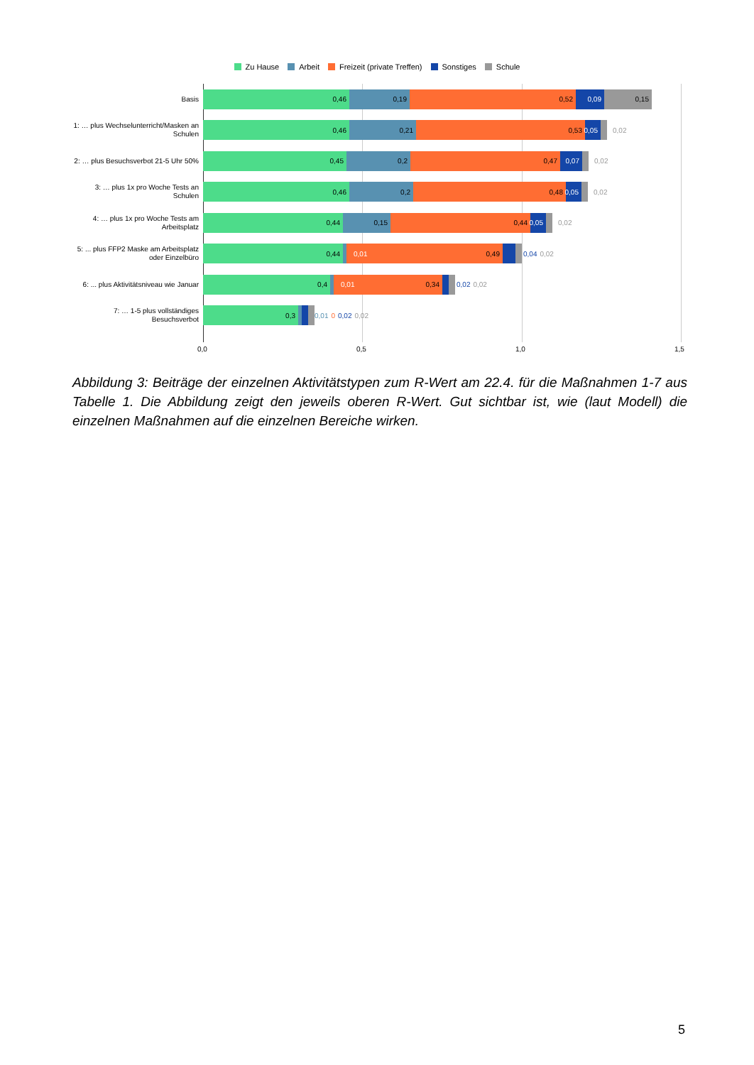Zu Hause Arbeit Freizeit (private Treffen) Sonstiges Schule
Basis
0,46 0,19 0,52 0,09 0,15
1: … plus Wechselunterricht/Masken an Schulen
0,46 0,21 0,53 0,05
0,02
2: … plus Besuchsverbot 21-5 Uhr 50%
0,45 0,2 0,47 0,07
0,02
3: … plus 1x pro Woche Tests an Schulen
0,46 0,2 0,48 0,05
0,02
4: … plus 1x pro Woche Tests am Arbeitsplatz
0,44 0,15 0,44 0,05
0,02
5: ... plus FFP2 Maske am Arbeitsplatz oder Einzelbüro
0,44 0,01 0,49
0,04 0,02
6: ... plus Aktivitätsniveau wie Januar
0,4 0,01 0,34
0,02 0,02
7: … 1-5 plus vollständiges Besuchsverbot
0,3
0,01 0 0,02 0,02
0,0 0,5 1,0 1,5
Abbildung 3: Beiträge der einzelnen Aktivitätstypen zum R-Wert am 22.4. für die Maßnahmen 1-7 aus Tabelle 1. Die Abbildung zeigt den jeweils oberen R-Wert. Gut sichtbar ist, wie (laut Modell) die einzelnen Maßnahmen auf die einzelnen Bereiche wirken.
5